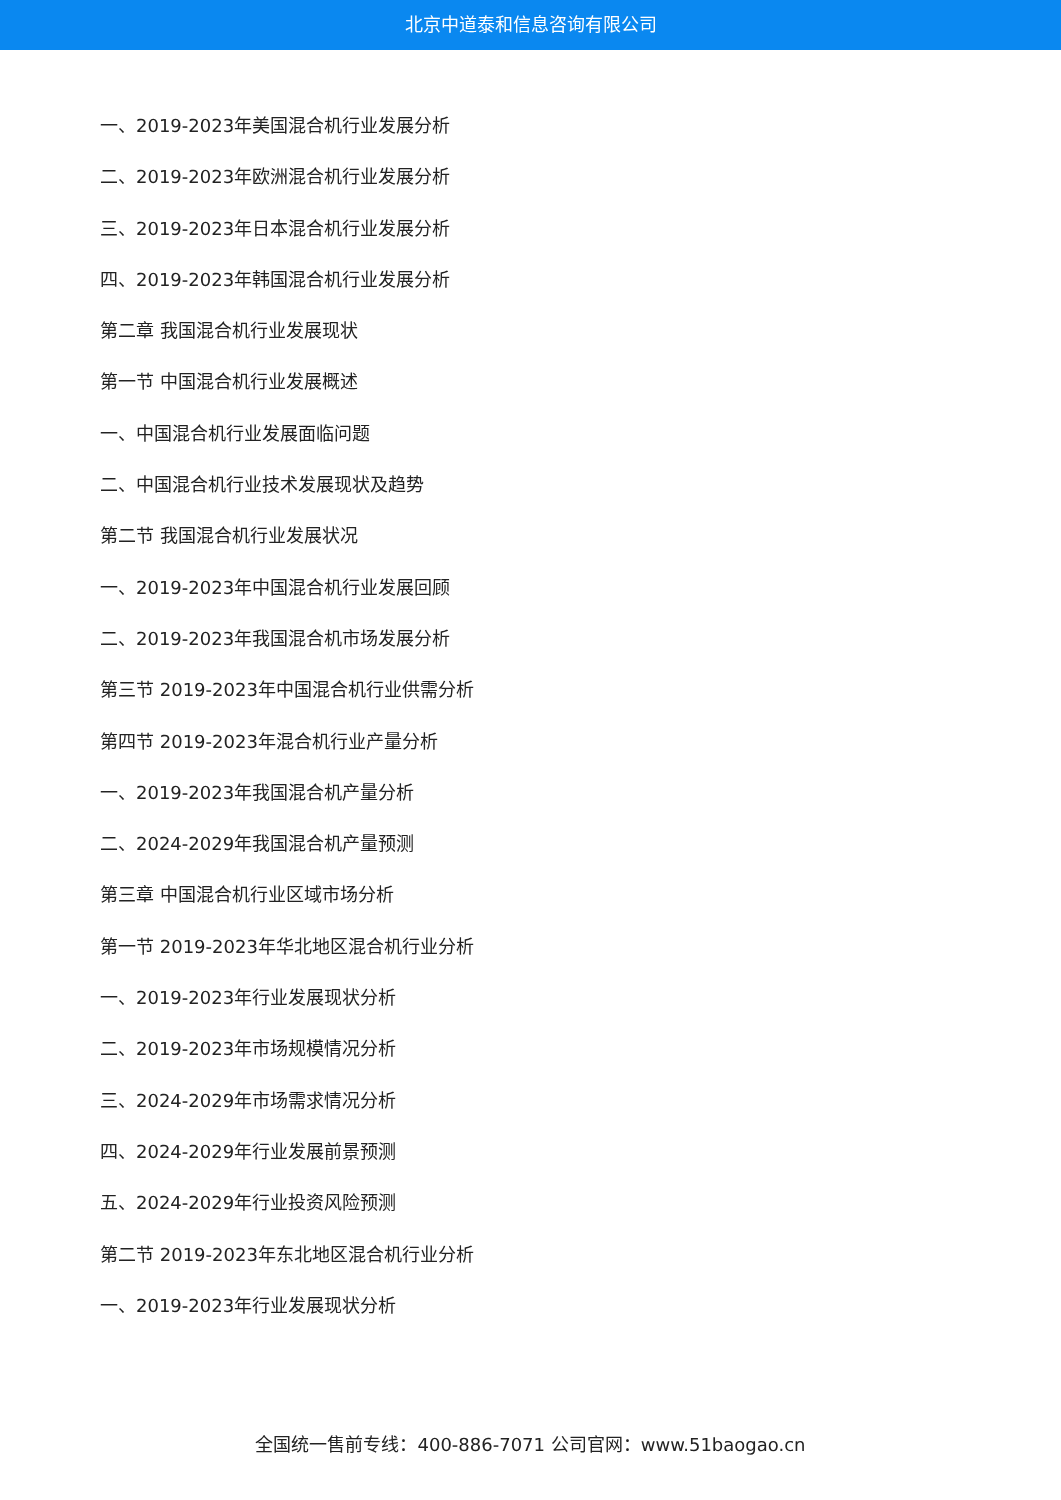北京中道泰和信息咨询有限公司
一、2019-2023年美国混合机行业发展分析
二、2019-2023年欧洲混合机行业发展分析
三、2019-2023年日本混合机行业发展分析
四、2019-2023年韩国混合机行业发展分析
第二章 我国混合机行业发展现状
第一节 中国混合机行业发展概述
一、中国混合机行业发展面临问题
二、中国混合机行业技术发展现状及趋势
第二节 我国混合机行业发展状况
一、2019-2023年中国混合机行业发展回顾
二、2019-2023年我国混合机市场发展分析
第三节 2019-2023年中国混合机行业供需分析
第四节 2019-2023年混合机行业产量分析
一、2019-2023年我国混合机产量分析
二、2024-2029年我国混合机产量预测
第三章 中国混合机行业区域市场分析
第一节 2019-2023年华北地区混合机行业分析
一、2019-2023年行业发展现状分析
二、2019-2023年市场规模情况分析
三、2024-2029年市场需求情况分析
四、2024-2029年行业发展前景预测
五、2024-2029年行业投资风险预测
第二节 2019-2023年东北地区混合机行业分析
一、2019-2023年行业发展现状分析
全国统一售前专线：400-886-7071 公司官网：www.51baogao.cn